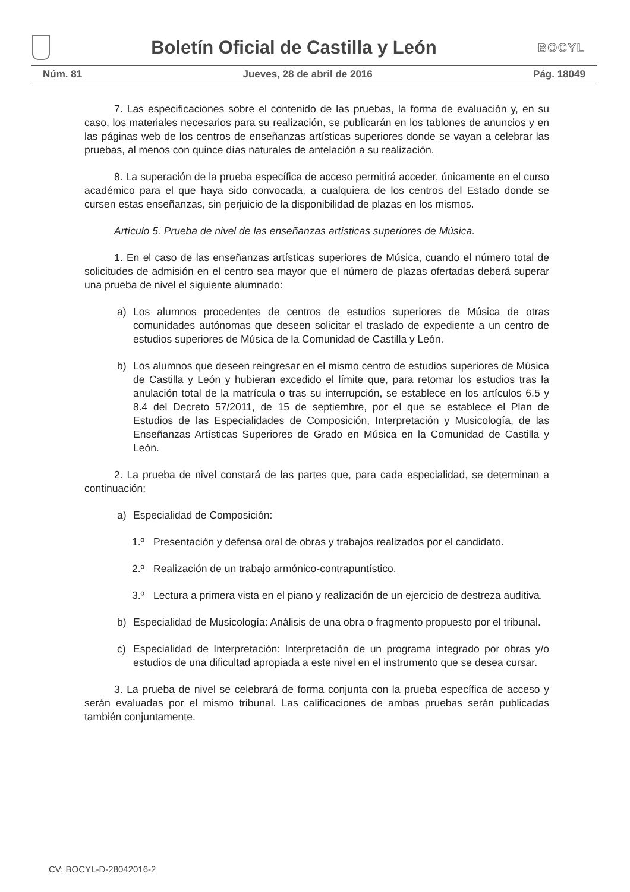Boletín Oficial de Castilla y León
BOCYL
Núm. 81 Jueves, 28 de abril de 2016 Pág. 18049
7. Las especificaciones sobre el contenido de las pruebas, la forma de evaluación y, en su caso, los materiales necesarios para su realización, se publicarán en los tablones de anuncios y en las páginas web de los centros de enseñanzas artísticas superiores donde se vayan a celebrar las pruebas, al menos con quince días naturales de antelación a su realización.
8. La superación de la prueba específica de acceso permitirá acceder, únicamente en el curso académico para el que haya sido convocada, a cualquiera de los centros del Estado donde se cursen estas enseñanzas, sin perjuicio de la disponibilidad de plazas en los mismos.
Artículo 5. Prueba de nivel de las enseñanzas artísticas superiores de Música.
1. En el caso de las enseñanzas artísticas superiores de Música, cuando el número total de solicitudes de admisión en el centro sea mayor que el número de plazas ofertadas deberá superar una prueba de nivel el siguiente alumnado:
a) Los alumnos procedentes de centros de estudios superiores de Música de otras comunidades autónomas que deseen solicitar el traslado de expediente a un centro de estudios superiores de Música de la Comunidad de Castilla y León.
b) Los alumnos que deseen reingresar en el mismo centro de estudios superiores de Música de Castilla y León y hubieran excedido el límite que, para retomar los estudios tras la anulación total de la matrícula o tras su interrupción, se establece en los artículos 6.5 y 8.4 del Decreto 57/2011, de 15 de septiembre, por el que se establece el Plan de Estudios de las Especialidades de Composición, Interpretación y Musicología, de las Enseñanzas Artísticas Superiores de Grado en Música en la Comunidad de Castilla y León.
2. La prueba de nivel constará de las partes que, para cada especialidad, se determinan a continuación:
a) Especialidad de Composición:
1.º Presentación y defensa oral de obras y trabajos realizados por el candidato.
2.º Realización de un trabajo armónico-contrapuntístico.
3.º Lectura a primera vista en el piano y realización de un ejercicio de destreza auditiva.
b) Especialidad de Musicología: Análisis de una obra o fragmento propuesto por el tribunal.
c) Especialidad de Interpretación: Interpretación de un programa integrado por obras y/o estudios de una dificultad apropiada a este nivel en el instrumento que se desea cursar.
3. La prueba de nivel se celebrará de forma conjunta con la prueba específica de acceso y serán evaluadas por el mismo tribunal. Las calificaciones de ambas pruebas serán publicadas también conjuntamente.
CV: BOCYL-D-28042016-2